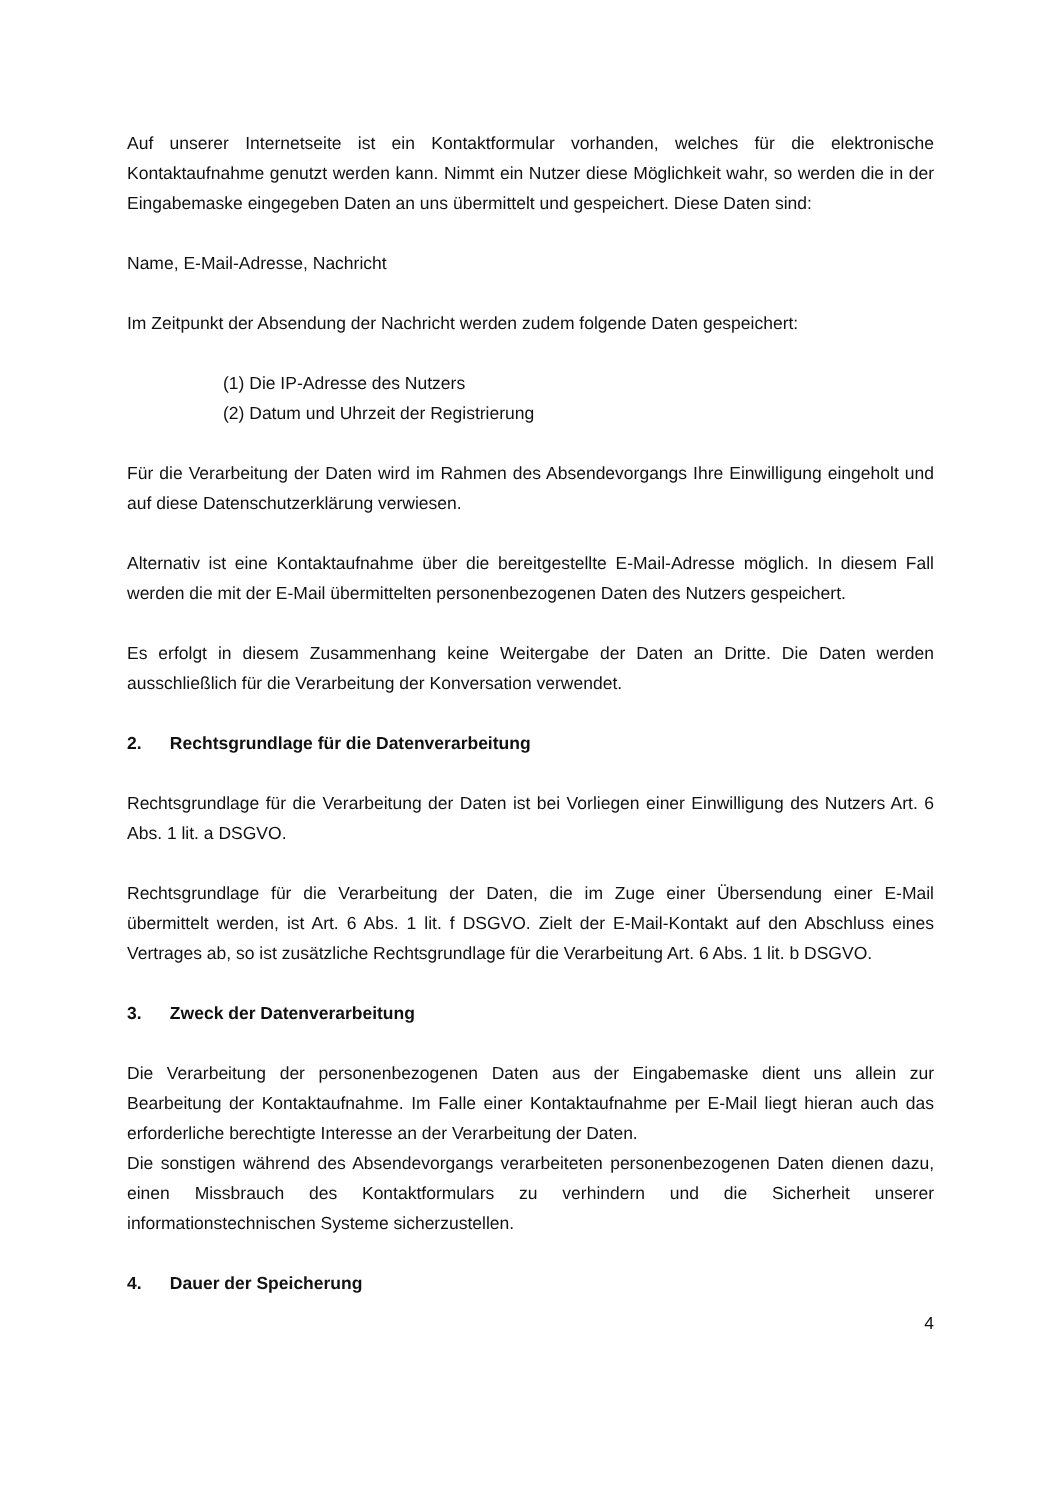Auf unserer Internetseite ist ein Kontaktformular vorhanden, welches für die elektronische Kontaktaufnahme genutzt werden kann. Nimmt ein Nutzer diese Möglichkeit wahr, so werden die in der Eingabemaske eingegeben Daten an uns übermittelt und gespeichert. Diese Daten sind:
Name, E-Mail-Adresse, Nachricht
Im Zeitpunkt der Absendung der Nachricht werden zudem folgende Daten gespeichert:
(1) Die IP-Adresse des Nutzers
(2) Datum und Uhrzeit der Registrierung
Für die Verarbeitung der Daten wird im Rahmen des Absendevorgangs Ihre Einwilligung eingeholt und auf diese Datenschutzerklärung verwiesen.
Alternativ ist eine Kontaktaufnahme über die bereitgestellte E-Mail-Adresse möglich. In diesem Fall werden die mit der E-Mail übermittelten personenbezogenen Daten des Nutzers gespeichert.
Es erfolgt in diesem Zusammenhang keine Weitergabe der Daten an Dritte. Die Daten werden ausschließlich für die Verarbeitung der Konversation verwendet.
2. Rechtsgrundlage für die Datenverarbeitung
Rechtsgrundlage für die Verarbeitung der Daten ist bei Vorliegen einer Einwilligung des Nutzers Art. 6 Abs. 1 lit. a DSGVO.
Rechtsgrundlage für die Verarbeitung der Daten, die im Zuge einer Übersendung einer E-Mail übermittelt werden, ist Art. 6 Abs. 1 lit. f DSGVO. Zielt der E-Mail-Kontakt auf den Abschluss eines Vertrages ab, so ist zusätzliche Rechtsgrundlage für die Verarbeitung Art. 6 Abs. 1 lit. b DSGVO.
3. Zweck der Datenverarbeitung
Die Verarbeitung der personenbezogenen Daten aus der Eingabemaske dient uns allein zur Bearbeitung der Kontaktaufnahme. Im Falle einer Kontaktaufnahme per E-Mail liegt hieran auch das erforderliche berechtigte Interesse an der Verarbeitung der Daten.
Die sonstigen während des Absendevorgangs verarbeiteten personenbezogenen Daten dienen dazu, einen Missbrauch des Kontaktformulars zu verhindern und die Sicherheit unserer informationstechnischen Systeme sicherzustellen.
4. Dauer der Speicherung
4